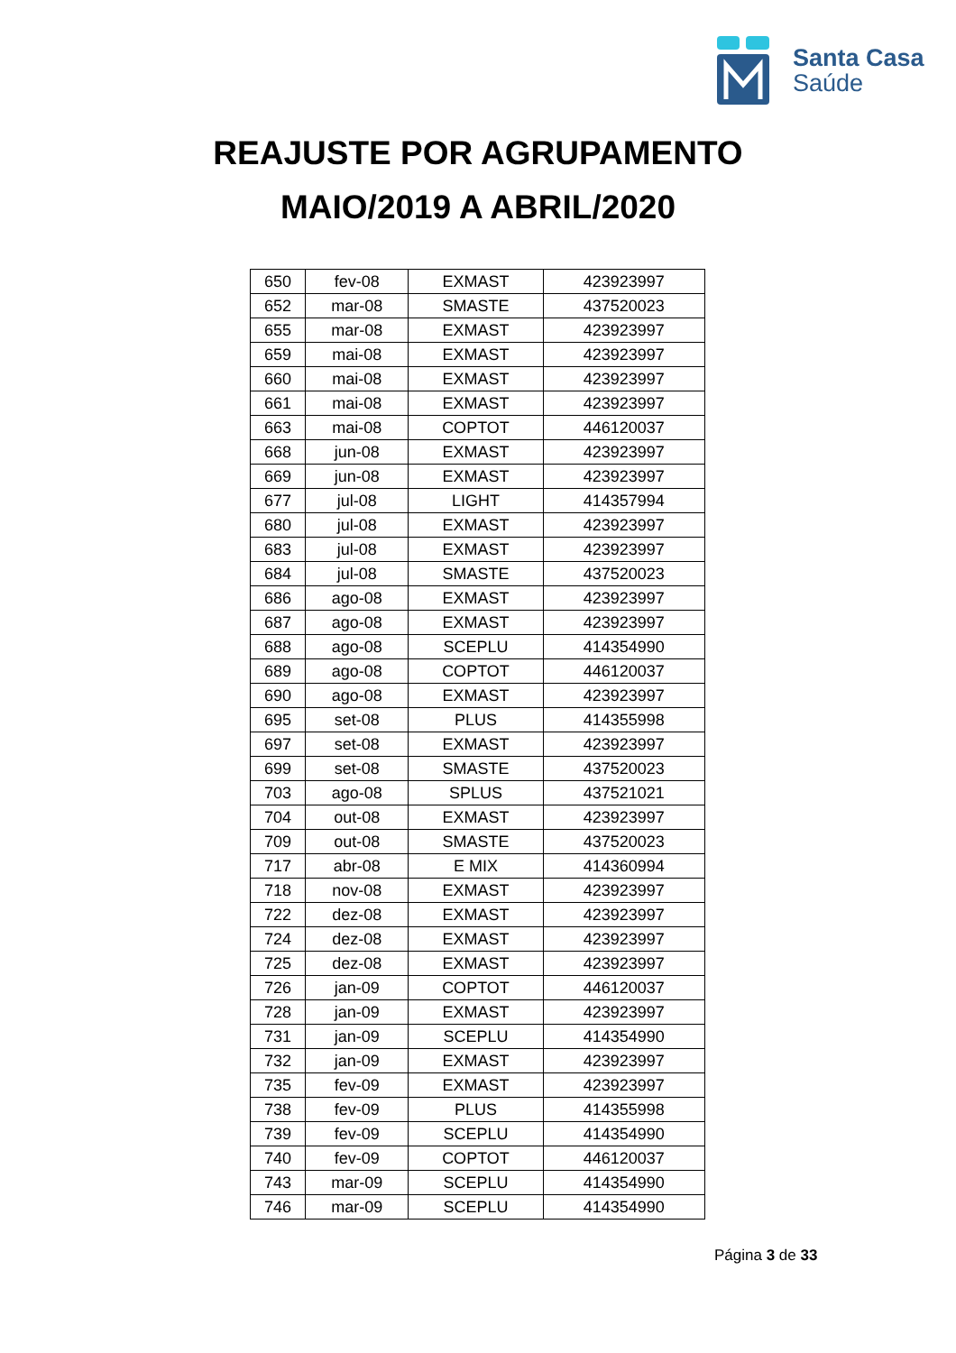Santa Casa
Saúde
REAJUSTE POR AGRUPAMENTO
MAIO/2019 A ABRIL/2020
| 650 | fev-08 | EXMAST | 423923997 |
| 652 | mar-08 | SMASTE | 437520023 |
| 655 | mar-08 | EXMAST | 423923997 |
| 659 | mai-08 | EXMAST | 423923997 |
| 660 | mai-08 | EXMAST | 423923997 |
| 661 | mai-08 | EXMAST | 423923997 |
| 663 | mai-08 | COPTOT | 446120037 |
| 668 | jun-08 | EXMAST | 423923997 |
| 669 | jun-08 | EXMAST | 423923997 |
| 677 | jul-08 | LIGHT | 414357994 |
| 680 | jul-08 | EXMAST | 423923997 |
| 683 | jul-08 | EXMAST | 423923997 |
| 684 | jul-08 | SMASTE | 437520023 |
| 686 | ago-08 | EXMAST | 423923997 |
| 687 | ago-08 | EXMAST | 423923997 |
| 688 | ago-08 | SCEPLU | 414354990 |
| 689 | ago-08 | COPTOT | 446120037 |
| 690 | ago-08 | EXMAST | 423923997 |
| 695 | set-08 | PLUS | 414355998 |
| 697 | set-08 | EXMAST | 423923997 |
| 699 | set-08 | SMASTE | 437520023 |
| 703 | ago-08 | SPLUS | 437521021 |
| 704 | out-08 | EXMAST | 423923997 |
| 709 | out-08 | SMASTE | 437520023 |
| 717 | abr-08 | E MIX | 414360994 |
| 718 | nov-08 | EXMAST | 423923997 |
| 722 | dez-08 | EXMAST | 423923997 |
| 724 | dez-08 | EXMAST | 423923997 |
| 725 | dez-08 | EXMAST | 423923997 |
| 726 | jan-09 | COPTOT | 446120037 |
| 728 | jan-09 | EXMAST | 423923997 |
| 731 | jan-09 | SCEPLU | 414354990 |
| 732 | jan-09 | EXMAST | 423923997 |
| 735 | fev-09 | EXMAST | 423923997 |
| 738 | fev-09 | PLUS | 414355998 |
| 739 | fev-09 | SCEPLU | 414354990 |
| 740 | fev-09 | COPTOT | 446120037 |
| 743 | mar-09 | SCEPLU | 414354990 |
| 746 | mar-09 | SCEPLU | 414354990 |
Página 3 de 33